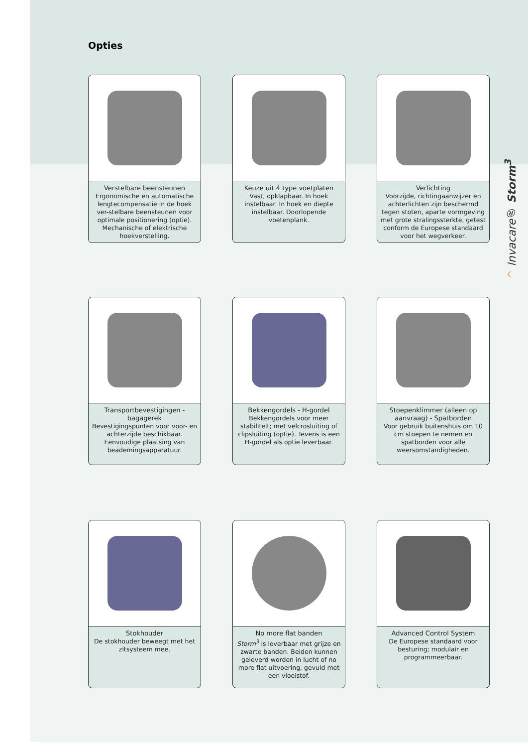Opties
Verstelbare beensteunen
Ergonomische en automatische lengtecompensatie in de hoek ver-stelbare beensteunen voor optimale positionering (optie). Mechanische of elektrische hoekverstelling.
Keuze uit 4 type voetplaten
Vast, opklapbaar. In hoek instelbaar. In hoek en diepte instelbaar. Doorlopende voetenplank.
Verlichting
Voorzijde, richtingaanwijzer en achterlichten zijn beschermd tegen stoten, aparte vormgeving met grote stralingssterkte, getest conform de Europese standaard voor het wegverkeer.
Transportbevestigingen - bagagerek
Bevestigingspunten voor voor- en achterzijde beschikbaar. Eenvoudige plaatsing van beademingsapparatuur.
Bekkengordels - H-gordel
Bekkengordels voor meer stabiliteit; met velcrosluiting of clipsluiting (optie). Tevens is een H-gordel als optie leverbaar.
Stoepenklimmer (alleen op aanvraag) - Spatborden
Voor gebruik buitenshuis om 10 cm stoepen te nemen en spatborden voor alle weersomstandigheden.
Stokhouder
De stokhouder beweegt met het zitsysteem mee.
No more flat banden
Storm<sup>3</sup> is leverbaar met grijze en zwarte banden. Beiden kunnen geleverd worden in lucht of no more flat uitvoering, gevuld met een vloeistof.
Advanced Control System
De Europese standaard voor besturing; modulair en programmeerbaar.
^ Invacare® Storm<sup>3</sup>